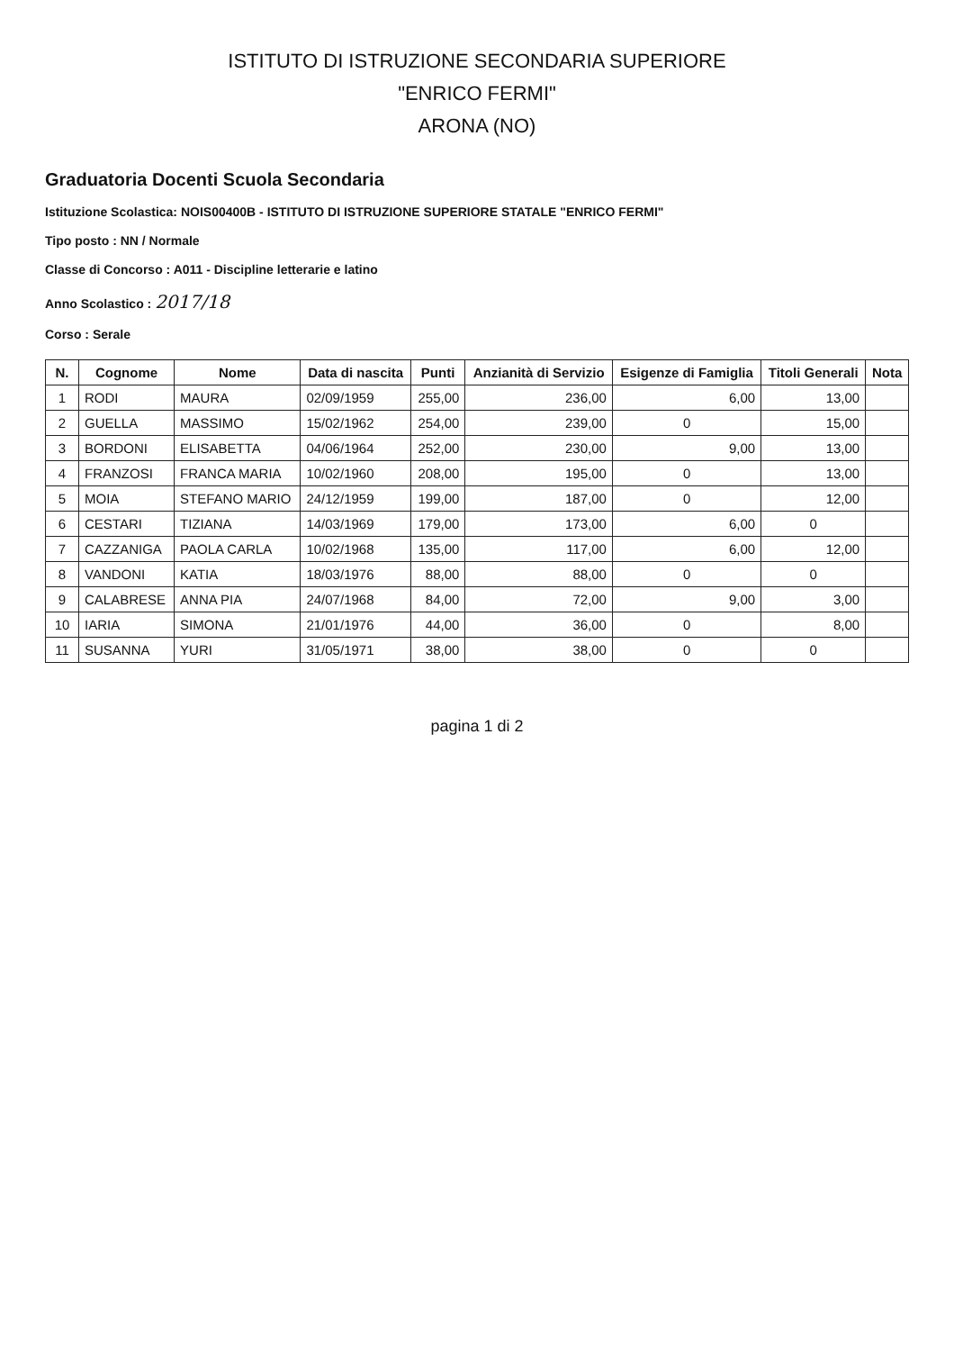ISTITUTO DI ISTRUZIONE SECONDARIA SUPERIORE
"ENRICO FERMI"
ARONA (NO)
Graduatoria Docenti Scuola Secondaria
Istituzione Scolastica: NOIS00400B - ISTITUTO DI ISTRUZIONE SUPERIORE STATALE "ENRICO FERMI"
Tipo posto : NN / Normale
Classe di Concorso : A011 - Discipline letterarie e latino
Anno Scolastico : 2017/18
Corso : Serale
| N. | Cognome | Nome | Data di nascita | Punti | Anzianità di Servizio | Esigenze di Famiglia | Titoli Generali | Nota |
| --- | --- | --- | --- | --- | --- | --- | --- | --- |
| 1 | RODI | MAURA | 02/09/1959 | 255,00 | 236,00 | 6,00 | 13,00 | |
| 2 | GUELLA | MASSIMO | 15/02/1962 | 254,00 | 239,00 | 0 | 15,00 | |
| 3 | BORDONI | ELISABETTA | 04/06/1964 | 252,00 | 230,00 | 9,00 | 13,00 | |
| 4 | FRANZOSI | FRANCA MARIA | 10/02/1960 | 208,00 | 195,00 | 0 | 13,00 | |
| 5 | MOIA | STEFANO MARIO | 24/12/1959 | 199,00 | 187,00 | 0 | 12,00 | |
| 6 | CESTARI | TIZIANA | 14/03/1969 | 179,00 | 173,00 | 6,00 | 0 | |
| 7 | CAZZANIGA | PAOLA CARLA | 10/02/1968 | 135,00 | 117,00 | 6,00 | 12,00 | |
| 8 | VANDONI | KATIA | 18/03/1976 | 88,00 | 88,00 | 0 | 0 | |
| 9 | CALABRESE | ANNA PIA | 24/07/1968 | 84,00 | 72,00 | 9,00 | 3,00 | |
| 10 | IARIA | SIMONA | 21/01/1976 | 44,00 | 36,00 | 0 | 8,00 | |
| 11 | SUSANNA | YURI | 31/05/1971 | 38,00 | 38,00 | 0 | 0 | |
pagina 1 di 2